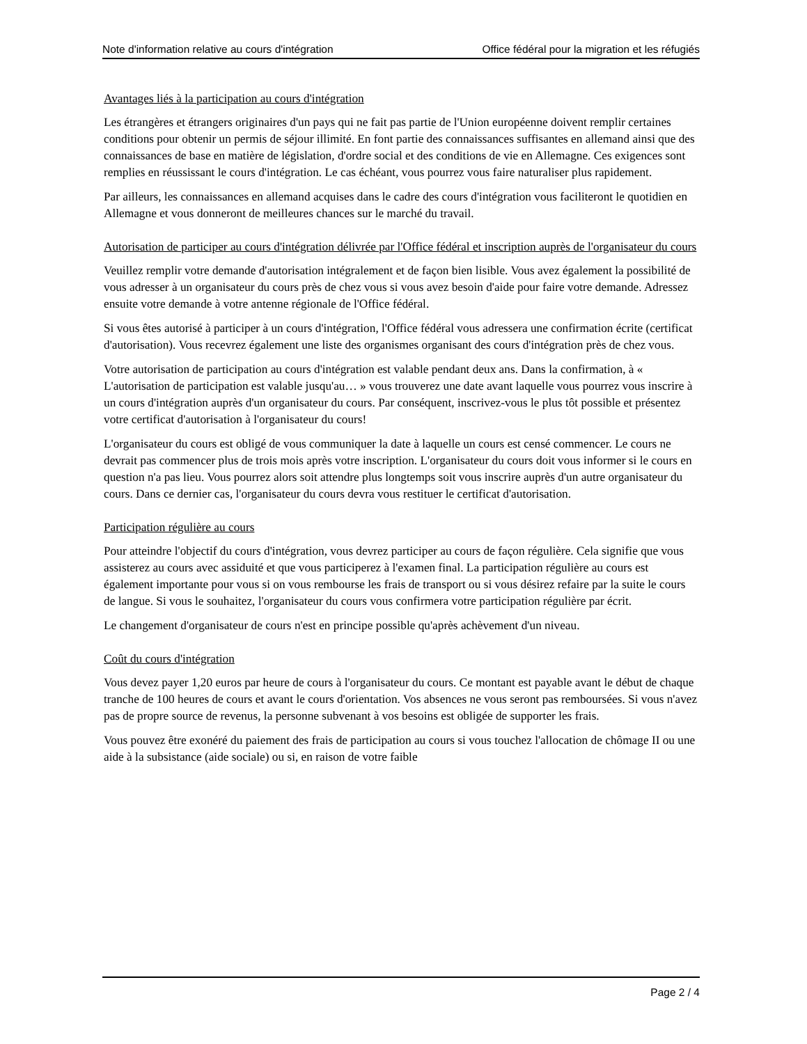Note d'information relative au cours d'intégration Office fédéral pour la migration et les réfugiés
Avantages liés à la participation au cours d'intégration
Les étrangères et étrangers originaires d'un pays qui ne fait pas partie de l'Union européenne doivent remplir certaines conditions pour obtenir un permis de séjour illimité. En font partie des connaissances suffisantes en allemand ainsi que des connaissances de base en matière de législation, d'ordre social et des conditions de vie en Allemagne. Ces exigences sont remplies en réussissant le cours d'intégration. Le cas échéant, vous pourrez vous faire naturaliser plus rapidement.
Par ailleurs, les connaissances en allemand acquises dans le cadre des cours d'intégration vous faciliteront le quotidien en Allemagne et vous donneront de meilleures chances sur le marché du travail.
Autorisation de participer au cours d'intégration délivrée par l'Office fédéral et inscription auprès de l'organisateur du cours
Veuillez remplir votre demande d'autorisation intégralement et de façon bien lisible. Vous avez également la possibilité de vous adresser à un organisateur du cours près de chez vous si vous avez besoin d'aide pour faire votre demande. Adressez ensuite votre demande à votre antenne régionale de l'Office fédéral.
Si vous êtes autorisé à participer à un cours d'intégration, l'Office fédéral vous adressera une confirmation écrite (certificat d'autorisation). Vous recevrez également une liste des organismes organisant des cours d'intégration près de chez vous.
Votre autorisation de participation au cours d'intégration est valable pendant deux ans. Dans la confirmation, à « L'autorisation de participation est valable jusqu'au… » vous trouverez une date avant laquelle vous pourrez vous inscrire à un cours d'intégration auprès d'un organisateur du cours. Par conséquent, inscrivez-vous le plus tôt possible et présentez votre certificat d'autorisation à l'organisateur du cours!
L'organisateur du cours est obligé de vous communiquer la date à laquelle un cours est censé commencer. Le cours ne devrait pas commencer plus de trois mois après votre inscription. L'organisateur du cours doit vous informer si le cours en question n'a pas lieu. Vous pourrez alors soit attendre plus longtemps soit vous inscrire auprès d'un autre organisateur du cours. Dans ce dernier cas, l'organisateur du cours devra vous restituer le certificat d'autorisation.
Participation régulière au cours
Pour atteindre l'objectif du cours d'intégration, vous devrez participer au cours de façon régulière. Cela signifie que vous assisterez au cours avec assiduité et que vous participerez à l'examen final. La participation régulière au cours est également importante pour vous si on vous rembourse les frais de transport ou si vous désirez refaire par la suite le cours de langue. Si vous le souhaitez, l'organisateur du cours vous confirmera votre participation régulière par écrit.
Le changement d'organisateur de cours n'est en principe possible qu'après achèvement d'un niveau.
Coût du cours d'intégration
Vous devez payer 1,20 euros par heure de cours à l'organisateur du cours. Ce montant est payable avant le début de chaque tranche de 100 heures de cours et avant le cours d'orientation. Vos absences ne vous seront pas remboursées. Si vous n'avez pas de propre source de revenus, la personne subvenant à vos besoins est obligée de supporter les frais.
Vous pouvez être exonéré du paiement des frais de participation au cours si vous touchez l'allocation de chômage II ou une aide à la subsistance (aide sociale) ou si, en raison de votre faible
Page 2 / 4